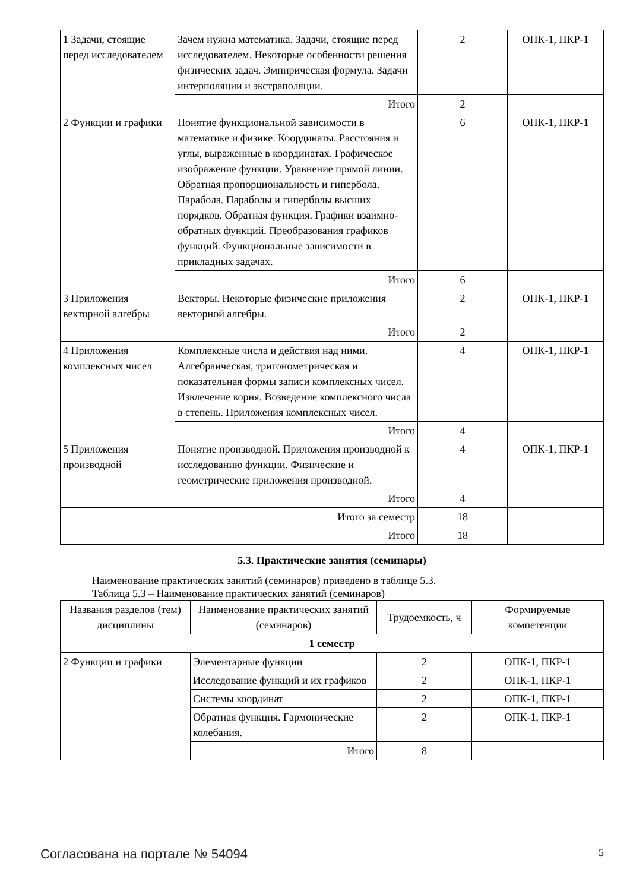| 1 Задачи, стоящие перед исследователем | Зачем нужна математика. Задачи, стоящие перед исследователем. Некоторые особенности решения физических задач. Эмпирическая формула. Задачи интерполяции и экстраполяции. | 2 | ОПК-1, ПКР-1 |
| | Итого | 2 | |
| 2 Функции и графики | Понятие функциональной зависимости в математике и физике. Координаты. Расстояния и углы, выраженные в координатах. Графическое изображение функции. Уравнение прямой линии. Обратная пропорциональность и гипербола. Парабола. Параболы и гиперболы высших порядков. Обратная функция. Графики взаимно-обратных функций. Преобразования графиков функций. Функциональные зависимости в прикладных задачах. | 6 | ОПК-1, ПКР-1 |
| | Итого | 6 | |
| 3 Приложения векторной алгебры | Векторы. Некоторые физические приложения векторной алгебры. | 2 | ОПК-1, ПКР-1 |
| | Итого | 2 | |
| 4 Приложения комплексных чисел | Комплексные числа и действия над ними. Алгебраическая, тригонометрическая и показательная формы записи комплексных чисел. Извлечение корня. Возведение комплексного числа в степень. Приложения комплексных чисел. | 4 | ОПК-1, ПКР-1 |
| | Итого | 4 | |
| 5 Приложения производной | Понятие производной. Приложения производной к исследованию функции. Физические и геометрические приложения производной. | 4 | ОПК-1, ПКР-1 |
| | Итого | 4 | |
| Итого за семестр | | 18 | |
| Итого | | 18 | |
5.3. Практические занятия (семинары)
Наименование практических занятий (семинаров) приведено в таблице 5.3.
Таблица 5.3 – Наименование практических занятий (семинаров)
| Названия разделов (тем) дисциплины | Наименование практических занятий (семинаров) | Трудоемкость, ч | Формируемые компетенции |
| --- | --- | --- | --- |
| 1 семестр | | | |
| 2 Функции и графики | Элементарные функции | 2 | ОПК-1, ПКР-1 |
| | Исследование функций и их графиков | 2 | ОПК-1, ПКР-1 |
| | Системы координат | 2 | ОПК-1, ПКР-1 |
| | Обратная функция. Гармонические колебания. | 2 | ОПК-1, ПКР-1 |
| | Итого | 8 | |
Согласована на портале № 54094 5